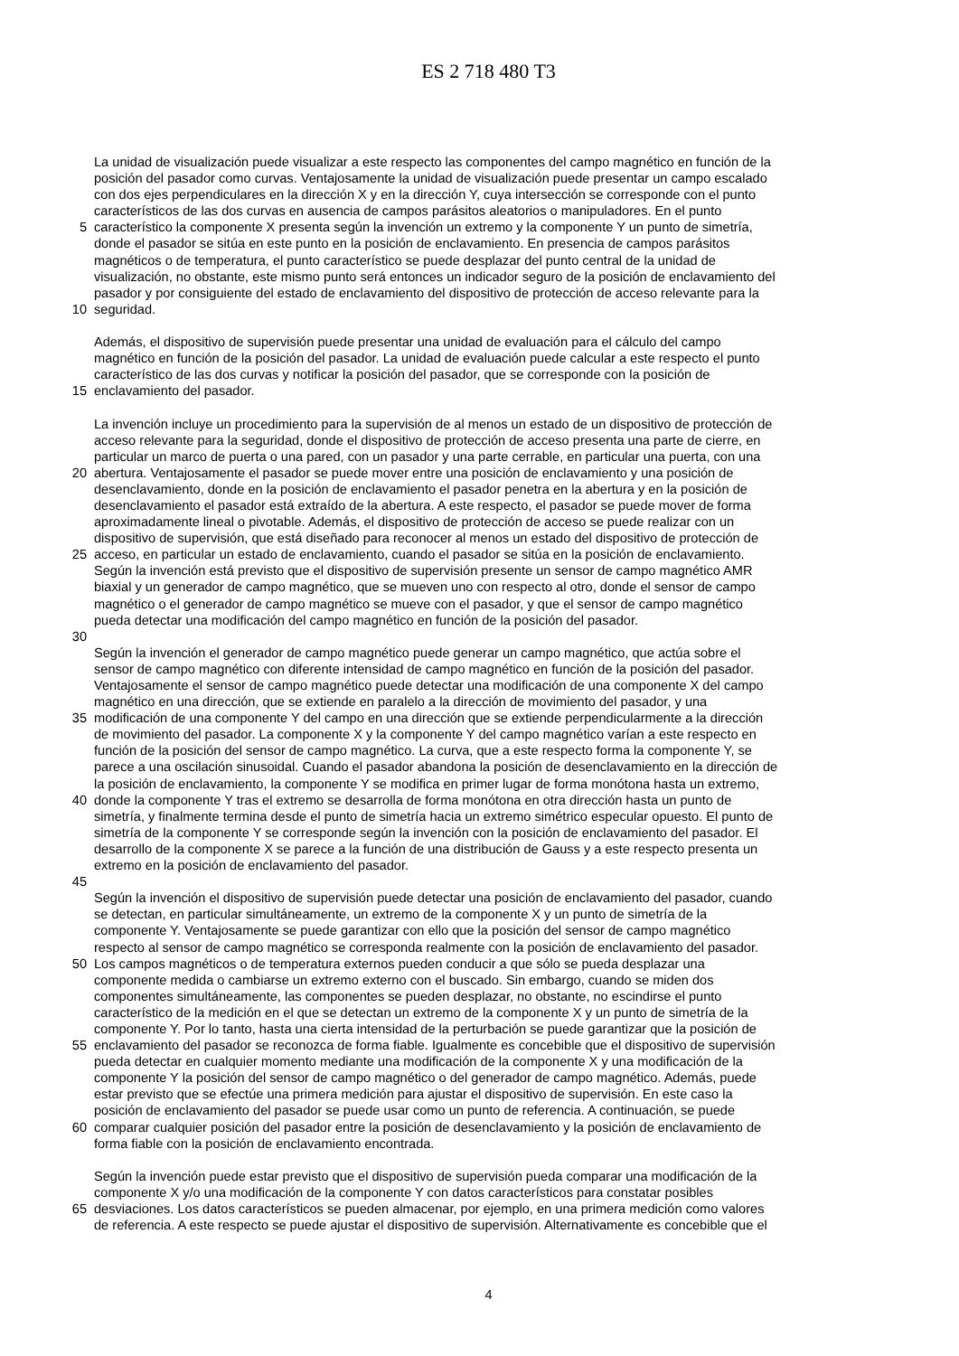ES 2 718 480 T3
La unidad de visualización puede visualizar a este respecto las componentes del campo magnético en función de la
posición del pasador como curvas. Ventajosamente la unidad de visualización puede presentar un campo escalado
con dos ejes perpendiculares en la dirección X y en la dirección Y, cuya intersección se corresponde con el punto
característicos de las dos curvas en ausencia de campos parásitos aleatorios o manipuladores. En el punto
5 característico la componente X presenta según la invención un extremo y la componente Y un punto de simetría,
donde el pasador se sitúa en este punto en la posición de enclavamiento. En presencia de campos parásitos
magnéticos o de temperatura, el punto característico se puede desplazar del punto central de la unidad de
visualización, no obstante, este mismo punto será entonces un indicador seguro de la posición de enclavamiento del
pasador y por consiguiente del estado de enclavamiento del dispositivo de protección de acceso relevante para la
10 seguridad.
Además, el dispositivo de supervisión puede presentar una unidad de evaluación para el cálculo del campo
magnético en función de la posición del pasador. La unidad de evaluación puede calcular a este respecto el punto
característico de las dos curvas y notificar la posición del pasador, que se corresponde con la posición de
15 enclavamiento del pasador.
La invención incluye un procedimiento para la supervisión de al menos un estado de un dispositivo de protección de
acceso relevante para la seguridad, donde el dispositivo de protección de acceso presenta una parte de cierre, en
particular un marco de puerta o una pared, con un pasador y una parte cerrable, en particular una puerta, con una
20 abertura. Ventajosamente el pasador se puede mover entre una posición de enclavamiento y una posición de
desenclavamiento, donde en la posición de enclavamiento el pasador penetra en la abertura y en la posición de
desenclavamiento el pasador está extraído de la abertura. A este respecto, el pasador se puede mover de forma
aproximadamente lineal o pivotable. Además, el dispositivo de protección de acceso se puede realizar con un
dispositivo de supervisión, que está diseñado para reconocer al menos un estado del dispositivo de protección de
25 acceso, en particular un estado de enclavamiento, cuando el pasador se sitúa en la posición de enclavamiento.
Según la invención está previsto que el dispositivo de supervisión presente un sensor de campo magnético AMR
biaxial y un generador de campo magnético, que se mueven uno con respecto al otro, donde el sensor de campo
magnético o el generador de campo magnético se mueve con el pasador, y que el sensor de campo magnético
pueda detectar una modificación del campo magnético en función de la posición del pasador.
30
Según la invención el generador de campo magnético puede generar un campo magnético, que actúa sobre el
sensor de campo magnético con diferente intensidad de campo magnético en función de la posición del pasador.
Ventajosamente el sensor de campo magnético puede detectar una modificación de una componente X del campo
magnético en una dirección, que se extiende en paralelo a la dirección de movimiento del pasador, y una
35 modificación de una componente Y del campo en una dirección que se extiende perpendicularmente a la dirección
de movimiento del pasador. La componente X y la componente Y del campo magnético varían a este respecto en
función de la posición del sensor de campo magnético. La curva, que a este respecto forma la componente Y, se
parece a una oscilación sinusoidal. Cuando el pasador abandona la posición de desenclavamiento en la dirección de
la posición de enclavamiento, la componente Y se modifica en primer lugar de forma monótona hasta un extremo,
40 donde la componente Y tras el extremo se desarrolla de forma monótona en otra dirección hasta un punto de
simetría, y finalmente termina desde el punto de simetría hacia un extremo simétrico especular opuesto. El punto de
simetría de la componente Y se corresponde según la invención con la posición de enclavamiento del pasador. El
desarrollo de la componente X se parece a la función de una distribución de Gauss y a este respecto presenta un
extremo en la posición de enclavamiento del pasador.
45
Según la invención el dispositivo de supervisión puede detectar una posición de enclavamiento del pasador, cuando
se detectan, en particular simultáneamente, un extremo de la componente X y un punto de simetría de la
componente Y. Ventajosamente se puede garantizar con ello que la posición del sensor de campo magnético
respecto al sensor de campo magnético se corresponda realmente con la posición de enclavamiento del pasador.
50 Los campos magnéticos o de temperatura externos pueden conducir a que sólo se pueda desplazar una
componente medida o cambiarse un extremo externo con el buscado. Sin embargo, cuando se miden dos
componentes simultáneamente, las componentes se pueden desplazar, no obstante, no escindirse el punto
característico de la medición en el que se detectan un extremo de la componente X y un punto de simetría de la
componente Y. Por lo tanto, hasta una cierta intensidad de la perturbación se puede garantizar que la posición de
55 enclavamiento del pasador se reconozca de forma fiable. Igualmente es concebible que el dispositivo de supervisión
pueda detectar en cualquier momento mediante una modificación de la componente X y una modificación de la
componente Y la posición del sensor de campo magnético o del generador de campo magnético. Además, puede
estar previsto que se efectúe una primera medición para ajustar el dispositivo de supervisión. En este caso la
posición de enclavamiento del pasador se puede usar como un punto de referencia. A continuación, se puede
60 comparar cualquier posición del pasador entre la posición de desenclavamiento y la posición de enclavamiento de
forma fiable con la posición de enclavamiento encontrada.
Según la invención puede estar previsto que el dispositivo de supervisión pueda comparar una modificación de la
componente X y/o una modificación de la componente Y con datos característicos para constatar posibles
65 desviaciones. Los datos característicos se pueden almacenar, por ejemplo, en una primera medición como valores
de referencia. A este respecto se puede ajustar el dispositivo de supervisión. Alternativamente es concebible que el
4